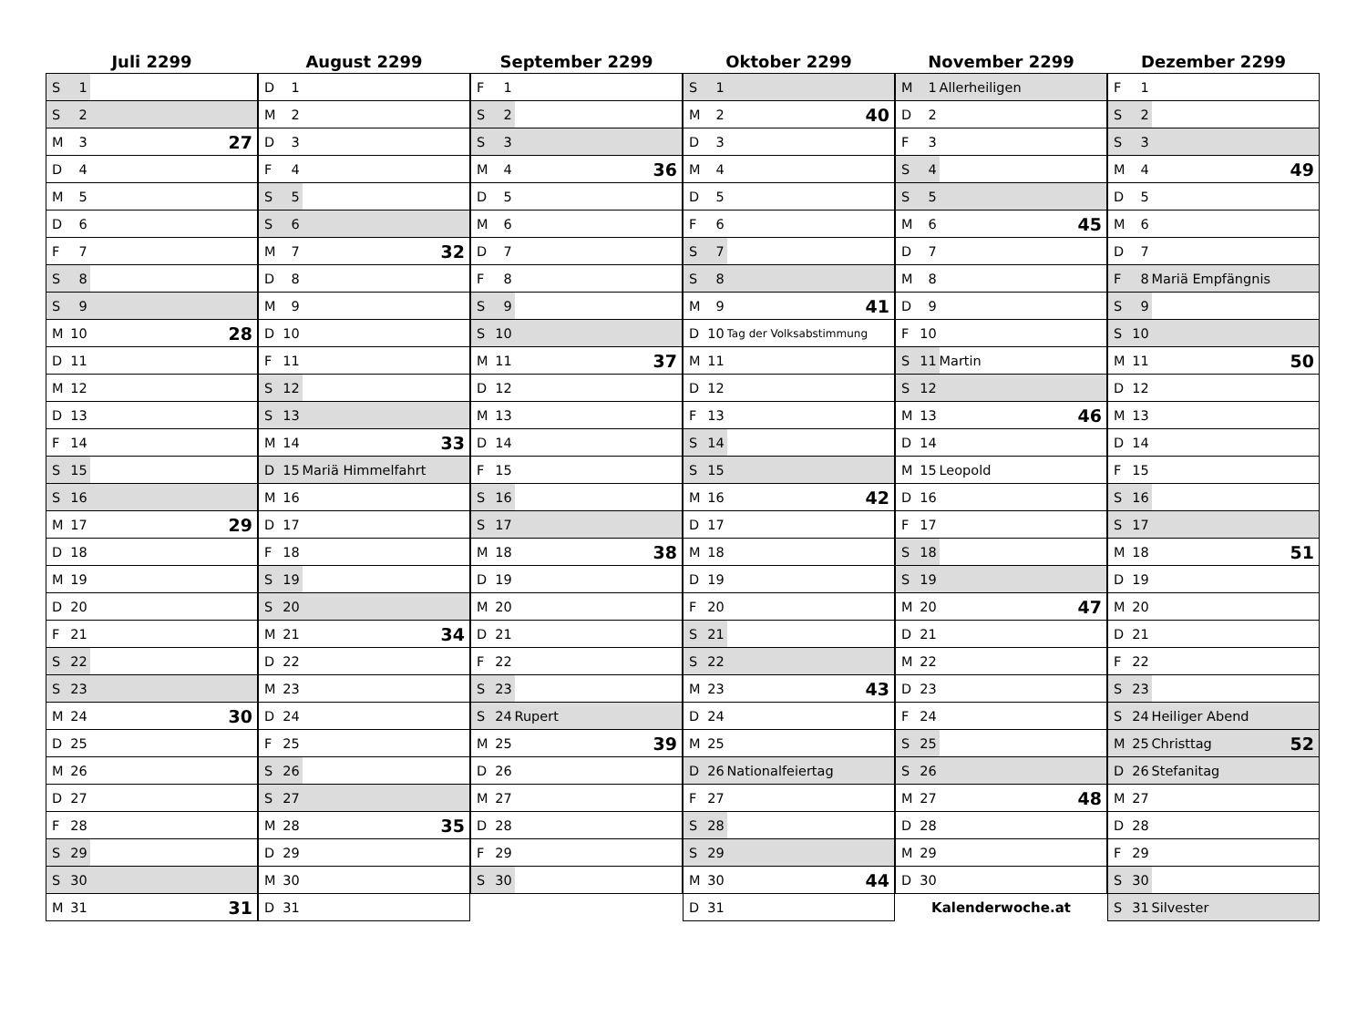Juli 2299
| S 1 | | |
| S 2 | | |
| M 3 | | 27 |
| D 4 | | |
| M 5 | | |
| D 6 | | |
| F 7 | | |
| S 8 | | |
| S 9 | | |
| M 10 | | 28 |
| D 11 | | |
| M 12 | | |
| D 13 | | |
| F 14 | | |
| S 15 | | |
| S 16 | | |
| M 17 | | 29 |
| D 18 | | |
| M 19 | | |
| D 20 | | |
| F 21 | | |
| S 22 | | |
| S 23 | | |
| M 24 | | 30 |
| D 25 | | |
| M 26 | | |
| D 27 | | |
| F 28 | | |
| S 29 | | |
| S 30 | | |
| M 31 | | 31 |
August 2299
| D 1 | | |
| M 2 | | |
| D 3 | | |
| F 4 | | |
| S 5 | | |
| S 6 | | |
| M 7 | | 32 |
| D 8 | | |
| M 9 | | |
| D 10 | | |
| F 11 | | |
| S 12 | | |
| S 13 | | |
| M 14 | | 33 |
| D 15 | Mariä Himmelfahrt | |
| M 16 | | |
| D 17 | | |
| F 18 | | |
| S 19 | | |
| S 20 | | |
| M 21 | | 34 |
| D 22 | | |
| M 23 | | |
| D 24 | | |
| F 25 | | |
| S 26 | | |
| S 27 | | |
| M 28 | | 35 |
| D 29 | | |
| M 30 | | |
| D 31 | | |
September 2299
| F 1 | | |
| S 2 | | |
| S 3 | | |
| M 4 | | 36 |
| D 5 | | |
| M 6 | | |
| D 7 | | |
| F 8 | | |
| S 9 | | |
| S 10 | | |
| M 11 | | 37 |
| D 12 | | |
| M 13 | | |
| D 14 | | |
| F 15 | | |
| S 16 | | |
| S 17 | | |
| M 18 | | 38 |
| D 19 | | |
| M 20 | | |
| D 21 | | |
| F 22 | | |
| S 23 | | |
| S 24 | Rupert | |
| M 25 | | 39 |
| D 26 | | |
| M 27 | | |
| D 28 | | |
| F 29 | | |
| S 30 | | |
Oktober 2299
| S 1 | | |
| M 2 | | 40 |
| D 3 | | |
| M 4 | | |
| D 5 | | |
| F 6 | | |
| S 7 | | |
| S 8 | | |
| M 9 | | 41 |
| D 10 | Tag der Volksabstimmung | |
| M 11 | | |
| D 12 | | |
| F 13 | | |
| S 14 | | |
| S 15 | | |
| M 16 | | 42 |
| D 17 | | |
| M 18 | | |
| D 19 | | |
| F 20 | | |
| S 21 | | |
| S 22 | | |
| M 23 | | 43 |
| D 24 | | |
| M 25 | | |
| D 26 | Nationalfeiertag | |
| F 27 | | |
| S 28 | | |
| S 29 | | |
| M 30 | | 44 |
| D 31 | | |
November 2299
| M 1 | Allerheiligen | |
| D 2 | | |
| F 3 | | |
| S 4 | | |
| S 5 | | |
| M 6 | | 45 |
| D 7 | | |
| M 8 | | |
| D 9 | | |
| F 10 | | |
| S 11 | Martin | |
| S 12 | | |
| M 13 | | 46 |
| D 14 | | |
| M 15 | Leopold | |
| D 16 | | |
| F 17 | | |
| S 18 | | |
| S 19 | | |
| M 20 | | 47 |
| D 21 | | |
| M 22 | | |
| D 23 | | |
| F 24 | | |
| S 25 | | |
| S 26 | | |
| M 27 | | 48 |
| D 28 | | |
| M 29 | | |
| D 30 | | |
| Kalenderwoche.at | | |
Dezember 2299
| F 1 | | |
| S 2 | | |
| S 3 | | |
| M 4 | | 49 |
| D 5 | | |
| M 6 | | |
| D 7 | | |
| F 8 | Mariä Empfängnis | |
| S 9 | | |
| S 10 | | |
| M 11 | | 50 |
| D 12 | | |
| M 13 | | |
| D 14 | | |
| F 15 | | |
| S 16 | | |
| S 17 | | |
| M 18 | | 51 |
| D 19 | | |
| M 20 | | |
| D 21 | | |
| F 22 | | |
| S 23 | | |
| S 24 | Heiliger Abend | |
| M 25 | Christtag | 52 |
| D 26 | Stefanitag | |
| M 27 | | |
| D 28 | | |
| F 29 | | |
| S 30 | | |
| S 31 | Silvester | |